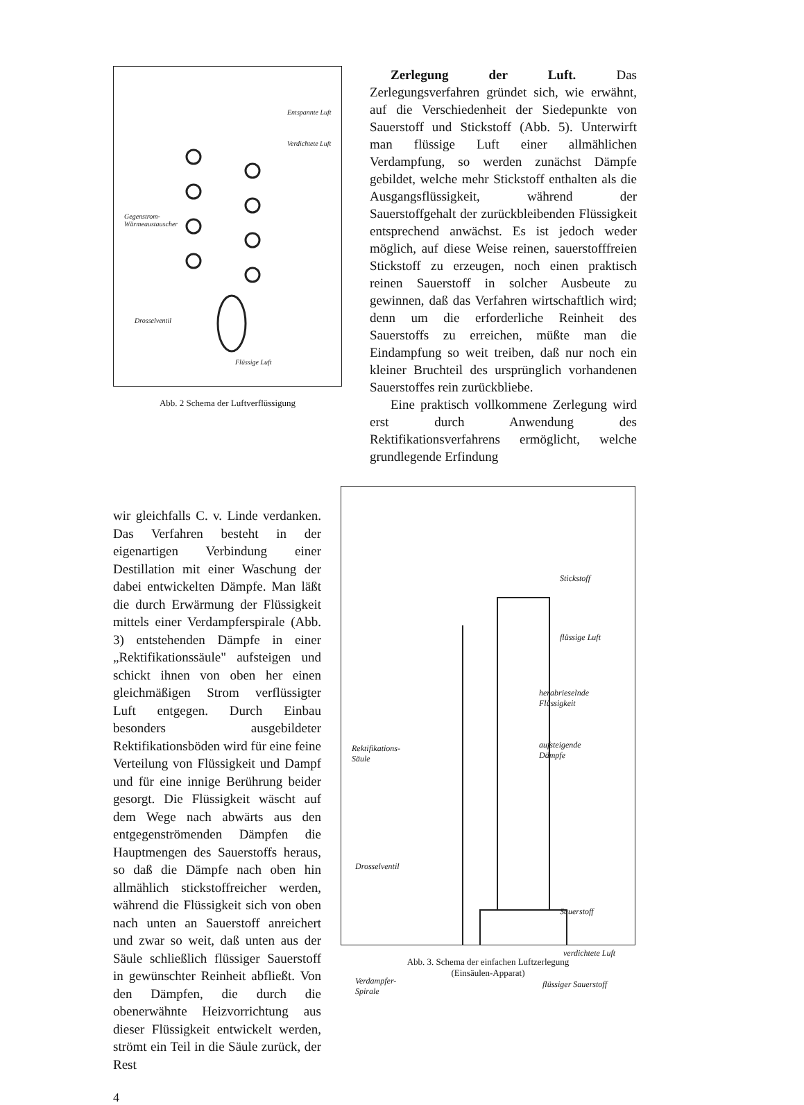Entspannte Luft
Verdichtete Luft
Gegenstrom-
Wärmeaustauscher
Drosselventil
Flüssige Luft
Abb. 2 Schema der Luftverflüssigung
Zerlegung der Luft. Das Zerlegungsverfahren gründet sich, wie erwähnt, auf die Verschiedenheit der Siedepunkte von Sauerstoff und Stickstoff (Abb. 5). Unterwirft man flüssige Luft einer allmählichen Verdampfung, so werden zunächst Dämpfe gebildet, welche mehr Stickstoff enthalten als die Ausgangsflüssigkeit, während der Sauerstoffgehalt der zurückbleibenden Flüssigkeit entsprechend anwächst. Es ist jedoch weder möglich, auf diese Weise reinen, sauerstofffreien Stickstoff zu erzeugen, noch einen praktisch reinen Sauerstoff in solcher Ausbeute zu gewinnen, daß das Verfahren wirtschaftlich wird; denn um die erforderliche Reinheit des Sauerstoffs zu erreichen, müßte man die Eindampfung so weit treiben, daß nur noch ein kleiner Bruchteil des ursprünglich vorhandenen Sauerstoffes rein zurückbliebe.
Eine praktisch vollkommene Zerlegung wird erst durch Anwendung des Rektifikationsverfahrens ermöglicht, welche grundlegende Erfindung
wir gleichfalls C. v. Linde verdanken. Das Verfahren besteht in der eigenartigen Verbindung einer Destillation mit einer Waschung der dabei entwickelten Dämpfe. Man läßt die durch Erwärmung der Flüssigkeit mittels einer Verdampferspirale (Abb. 3) entstehenden Dämpfe in einer „Rektifikationssäule" aufsteigen und schickt ihnen von oben her einen gleichmäßigen Strom verflüssigter Luft entgegen. Durch Einbau besonders ausgebildeter Rektifikationsböden wird für eine feine Verteilung von Flüssigkeit und Dampf und für eine innige Berührung beider gesorgt. Die Flüssigkeit wäscht auf dem Wege nach abwärts aus den entgegenströmenden Dämpfen die Hauptmengen des Sauerstoffs heraus, so daß die Dämpfe nach oben hin allmählich stickstoffreicher werden, während die Flüssigkeit sich von oben nach unten an Sauerstoff anreichert und zwar so weit, daß unten aus der Säule schließlich flüssiger Sauerstoff in gewünschter Reinheit abfließt. Von den Dämpfen, die durch die obenerwähnte Heizvorrichtung aus dieser Flüssigkeit entwickelt werden, strömt ein Teil in die Säule zurück, der Rest
Stickstoff
flüssige Luft
herabrieselnde
Flüssigkeit
aufsteigende
Dämpfe
Rektifikations-
Säule
Drosselventil
Sauerstoff
verdichtete Luft
Verdampfer-
Spirale
flüssiger Sauerstoff
Abb. 3. Schema der einfachen Luftzerlegung
(Einsäulen-Apparat)
4